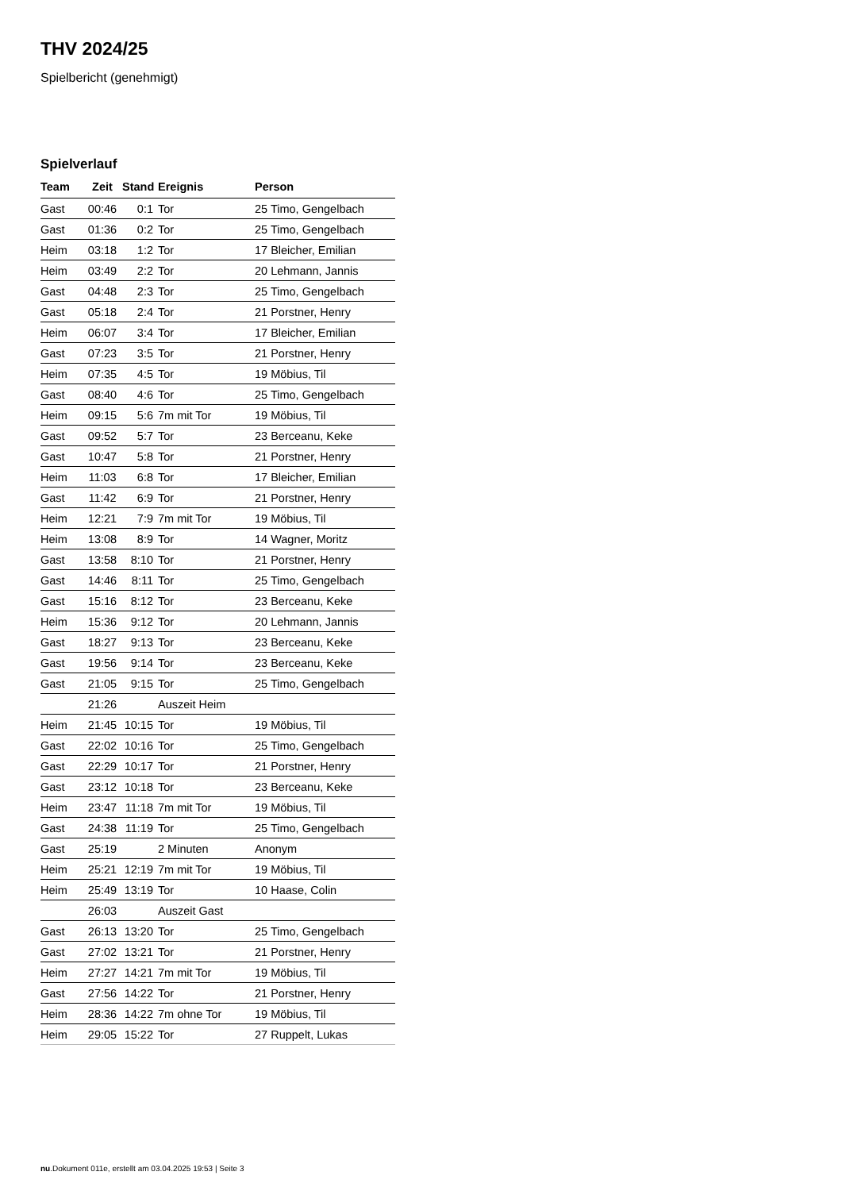THV 2024/25
Spielbericht (genehmigt)
Spielverlauf
| Team | Zeit | Stand | Ereignis | Person |
| --- | --- | --- | --- | --- |
| Gast | 00:46 | 0:1 | Tor | 25 Timo, Gengelbach |
| Gast | 01:36 | 0:2 | Tor | 25 Timo, Gengelbach |
| Heim | 03:18 | 1:2 | Tor | 17 Bleicher, Emilian |
| Heim | 03:49 | 2:2 | Tor | 20 Lehmann, Jannis |
| Gast | 04:48 | 2:3 | Tor | 25 Timo, Gengelbach |
| Gast | 05:18 | 2:4 | Tor | 21 Porstner, Henry |
| Heim | 06:07 | 3:4 | Tor | 17 Bleicher, Emilian |
| Gast | 07:23 | 3:5 | Tor | 21 Porstner, Henry |
| Heim | 07:35 | 4:5 | Tor | 19 Möbius, Til |
| Gast | 08:40 | 4:6 | Tor | 25 Timo, Gengelbach |
| Heim | 09:15 | 5:6 | 7m mit Tor | 19 Möbius, Til |
| Gast | 09:52 | 5:7 | Tor | 23 Berceanu, Keke |
| Gast | 10:47 | 5:8 | Tor | 21 Porstner, Henry |
| Heim | 11:03 | 6:8 | Tor | 17 Bleicher, Emilian |
| Gast | 11:42 | 6:9 | Tor | 21 Porstner, Henry |
| Heim | 12:21 | 7:9 | 7m mit Tor | 19 Möbius, Til |
| Heim | 13:08 | 8:9 | Tor | 14 Wagner, Moritz |
| Gast | 13:58 | 8:10 | Tor | 21 Porstner, Henry |
| Gast | 14:46 | 8:11 | Tor | 25 Timo, Gengelbach |
| Gast | 15:16 | 8:12 | Tor | 23 Berceanu, Keke |
| Heim | 15:36 | 9:12 | Tor | 20 Lehmann, Jannis |
| Gast | 18:27 | 9:13 | Tor | 23 Berceanu, Keke |
| Gast | 19:56 | 9:14 | Tor | 23 Berceanu, Keke |
| Gast | 21:05 | 9:15 | Tor | 25 Timo, Gengelbach |
| | 21:26 | | Auszeit Heim | |
| Heim | 21:45 | 10:15 | Tor | 19 Möbius, Til |
| Gast | 22:02 | 10:16 | Tor | 25 Timo, Gengelbach |
| Gast | 22:29 | 10:17 | Tor | 21 Porstner, Henry |
| Gast | 23:12 | 10:18 | Tor | 23 Berceanu, Keke |
| Heim | 23:47 | 11:18 | 7m mit Tor | 19 Möbius, Til |
| Gast | 24:38 | 11:19 | Tor | 25 Timo, Gengelbach |
| Gast | 25:19 | | 2 Minuten | Anonym |
| Heim | 25:21 | 12:19 | 7m mit Tor | 19 Möbius, Til |
| Heim | 25:49 | 13:19 | Tor | 10 Haase, Colin |
| | 26:03 | | Auszeit Gast | |
| Gast | 26:13 | 13:20 | Tor | 25 Timo, Gengelbach |
| Gast | 27:02 | 13:21 | Tor | 21 Porstner, Henry |
| Heim | 27:27 | 14:21 | 7m mit Tor | 19 Möbius, Til |
| Gast | 27:56 | 14:22 | Tor | 21 Porstner, Henry |
| Heim | 28:36 | 14:22 | 7m ohne Tor | 19 Möbius, Til |
| Heim | 29:05 | 15:22 | Tor | 27 Ruppelt, Lukas |
nu.Dokument 011e, erstellt am 03.04.2025 19:53 | Seite 3